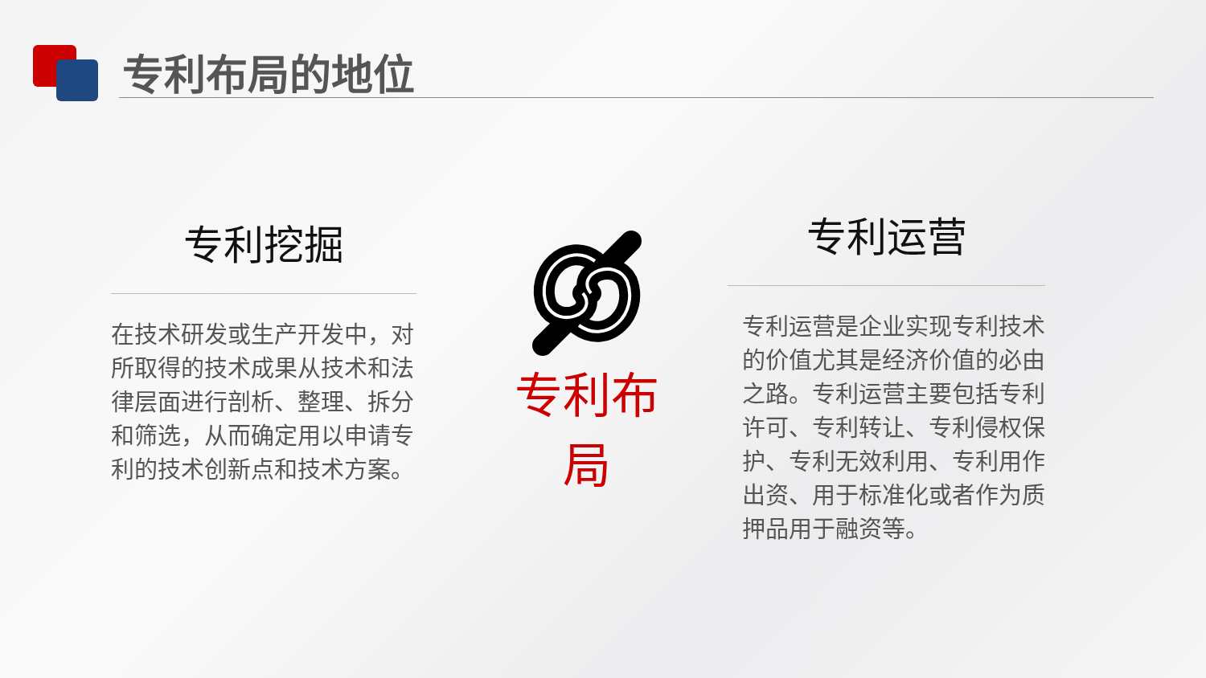专利布局的地位
专利挖掘
在技术研发或生产开发中，对所取得的技术成果从技术和法律层面进行剖析、整理、拆分和筛选，从而确定用以申请专利的技术创新点和技术方案。
专利布局
专利运营
专利运营是企业实现专利技术的价值尤其是经济价值的必由之路。专利运营主要包括专利许可、专利转让、专利侵权保护、专利无效利用、专利用作出资、用于标准化或者作为质押品用于融资等。